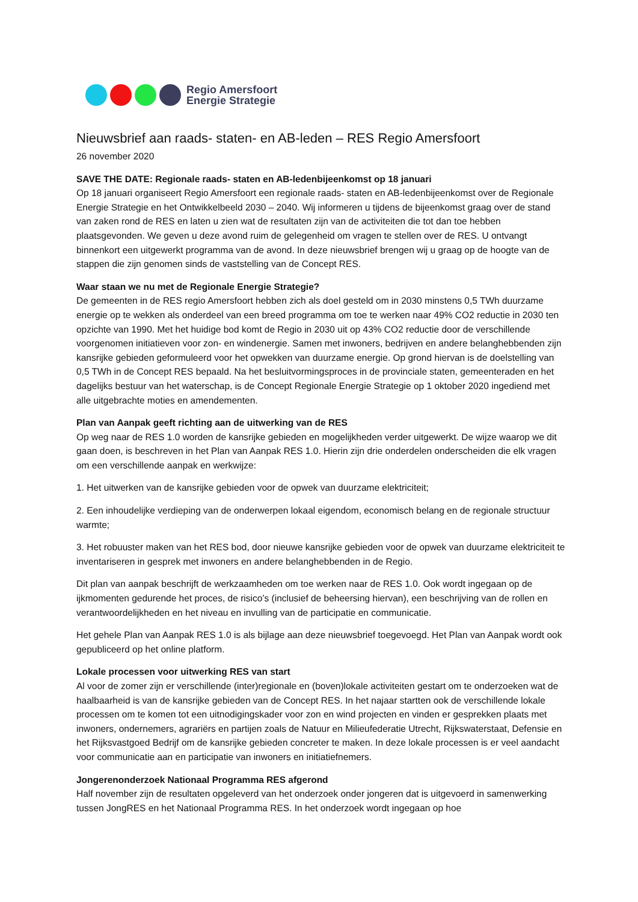Regio Amersfoort
Energie Strategie
Nieuwsbrief aan raads- staten- en AB-leden – RES Regio Amersfoort
26 november 2020
SAVE THE DATE: Regionale raads- staten en AB-ledenbijeenkomst op 18 januari
Op 18 januari organiseert Regio Amersfoort een regionale raads- staten en AB-ledenbijeenkomst over de Regionale Energie Strategie en het Ontwikkelbeeld 2030 – 2040. Wij informeren u tijdens de bijeenkomst graag over de stand van zaken rond de RES en laten u zien wat de resultaten zijn van de activiteiten die tot dan toe hebben plaatsgevonden. We geven u deze avond ruim de gelegenheid om vragen te stellen over de RES. U ontvangt binnenkort een uitgewerkt programma van de avond. In deze nieuwsbrief brengen wij u graag op de hoogte van de stappen die zijn genomen sinds de vaststelling van de Concept RES.
Waar staan we nu met de Regionale Energie Strategie?
De gemeenten in de RES regio Amersfoort hebben zich als doel gesteld om in 2030 minstens 0,5 TWh duurzame energie op te wekken als onderdeel van een breed programma om toe te werken naar 49% CO2 reductie in 2030 ten opzichte van 1990. Met het huidige bod komt de Regio in 2030 uit op 43% CO2 reductie door de verschillende voorgenomen initiatieven voor zon- en windenergie. Samen met inwoners, bedrijven en andere belanghebbenden zijn kansrijke gebieden geformuleerd voor het opwekken van duurzame energie. Op grond hiervan is de doelstelling van 0,5 TWh in de Concept RES bepaald. Na het besluitvormingsproces in de provinciale staten, gemeenteraden en het dagelijks bestuur van het waterschap, is de Concept Regionale Energie Strategie op 1 oktober 2020 ingediend met alle uitgebrachte moties en amendementen.
Plan van Aanpak geeft richting aan de uitwerking van de RES
Op weg naar de RES 1.0 worden de kansrijke gebieden en mogelijkheden verder uitgewerkt. De wijze waarop we dit gaan doen, is beschreven in het Plan van Aanpak RES 1.0. Hierin zijn drie onderdelen onderscheiden die elk vragen om een verschillende aanpak en werkwijze:
1. Het uitwerken van de kansrijke gebieden voor de opwek van duurzame elektriciteit;
2. Een inhoudelijke verdieping van de onderwerpen lokaal eigendom, economisch belang en de regionale structuur warmte;
3. Het robuuster maken van het RES bod, door nieuwe kansrijke gebieden voor de opwek van duurzame elektriciteit te inventariseren in gesprek met inwoners en andere belanghebbenden in de Regio.
Dit plan van aanpak beschrijft de werkzaamheden om toe werken naar de RES 1.0. Ook wordt ingegaan op de ijkmomenten gedurende het proces, de risico’s (inclusief de beheersing hiervan), een beschrijving van de rollen en verantwoordelijkheden en het niveau en invulling van de participatie en communicatie.
Het gehele Plan van Aanpak RES 1.0 is als bijlage aan deze nieuwsbrief toegevoegd. Het Plan van Aanpak wordt ook gepubliceerd op het online platform.
Lokale processen voor uitwerking RES van start
Al voor de zomer zijn er verschillende (inter)regionale en (boven)lokale activiteiten gestart om te onderzoeken wat de haalbaarheid is van de kansrijke gebieden van de Concept RES. In het najaar startten ook de verschillende lokale processen om te komen tot een uitnodigingskader voor zon en wind projecten en vinden er gesprekken plaats met inwoners, ondernemers, agrariërs en partijen zoals de Natuur en Milieufederatie Utrecht, Rijkswaterstaat, Defensie en het Rijksvastgoed Bedrijf om de kansrijke gebieden concreter te maken. In deze lokale processen is er veel aandacht voor communicatie aan en participatie van inwoners en initiatiefnemers.
Jongerenonderzoek Nationaal Programma RES afgerond
Half november zijn de resultaten opgeleverd van het onderzoek onder jongeren dat is uitgevoerd in samenwerking tussen JongRES en het Nationaal Programma RES. In het onderzoek wordt ingegaan op hoe